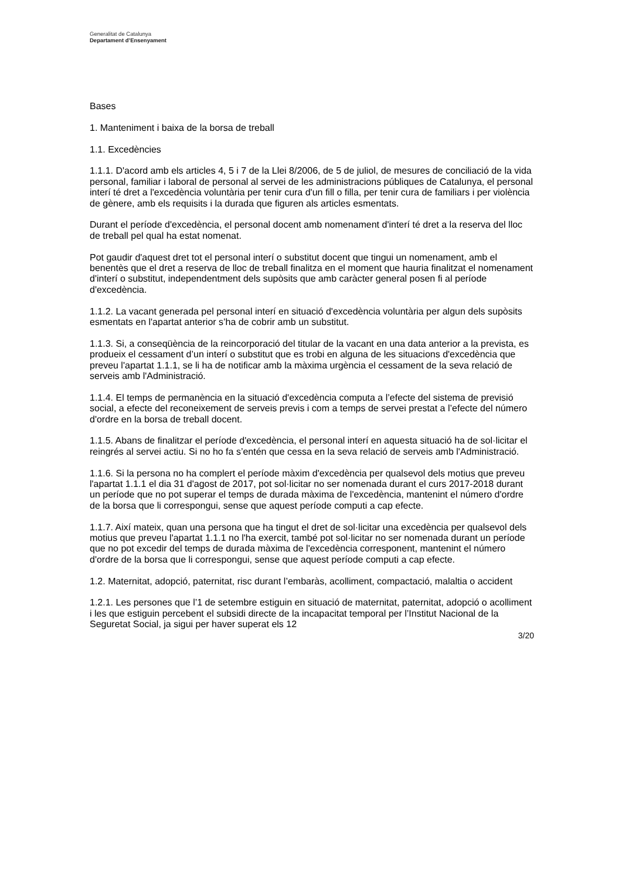Generalitat de Catalunya
Departament d’Ensenyament
Bases
1. Manteniment i baixa de la borsa de treball
1.1. Excedències
1.1.1. D'acord amb els articles 4, 5 i 7 de la Llei 8/2006, de 5 de juliol, de mesures de conciliació de la vida personal, familiar i laboral de personal al servei de les administracions públiques de Catalunya, el personal interí té dret a l'excedència voluntària per tenir cura d'un fill o filla, per tenir cura de familiars i per violència de gènere, amb els requisits i la durada que figuren als articles esmentats.
Durant el període d'excedència, el personal docent amb nomenament d'interí té dret a la reserva del lloc de treball pel qual ha estat nomenat.
Pot gaudir d'aquest dret tot el personal interí o substitut docent que tingui un nomenament, amb el benentès que el dret a reserva de lloc de treball finalitza en el moment que hauria finalitzat el nomenament d'interí o substitut, independentment dels supòsits que amb caràcter general posen fi al període d'excedència.
1.1.2. La vacant generada pel personal interí en situació d'excedència voluntària per algun dels supòsits esmentats en l'apartat anterior s’ha de cobrir amb un substitut.
1.1.3. Si, a conseqüència de la reincorporació del titular de la vacant en una data anterior a la prevista, es produeix el cessament d’un interí o substitut que es trobi en alguna de les situacions d'excedència que preveu l'apartat 1.1.1, se li ha de notificar amb la màxima urgència el cessament de la seva relació de serveis amb l'Administració.
1.1.4. El temps de permanència en la situació d'excedència computa a l’efecte del sistema de previsió social, a efecte del reconeixement de serveis previs i com a temps de servei prestat a l’efecte del número d'ordre en la borsa de treball docent.
1.1.5. Abans de finalitzar el període d'excedència, el personal interí en aquesta situació ha de sol·licitar el reingrés al servei actiu. Si no ho fa s’entén que cessa en la seva relació de serveis amb l'Administració.
1.1.6. Si la persona no ha complert el període màxim d'excedència per qualsevol dels motius que preveu l'apartat 1.1.1 el dia 31 d'agost de 2017, pot sol·licitar no ser nomenada durant el curs 2017-2018 durant un període que no pot superar el temps de durada màxima de l'excedència, mantenint el número d'ordre de la borsa que li correspongui, sense que aquest període computi a cap efecte.
1.1.7. Així mateix, quan una persona que ha tingut el dret de sol·licitar una excedència per qualsevol dels motius que preveu l'apartat 1.1.1 no l'ha exercit, també pot sol·licitar no ser nomenada durant un període que no pot excedir del temps de durada màxima de l'excedència corresponent, mantenint el número d'ordre de la borsa que li correspongui, sense que aquest període computi a cap efecte.
1.2. Maternitat, adopció, paternitat, risc durant l’embaràs, acolliment, compactació, malaltia o accident
1.2.1. Les persones que l’1 de setembre estiguin en situació de maternitat, paternitat, adopció o acolliment i les que estiguin percebent el subsidi directe de la incapacitat temporal per l’Institut Nacional de la Seguretat Social, ja sigui per haver superat els 12
3/20